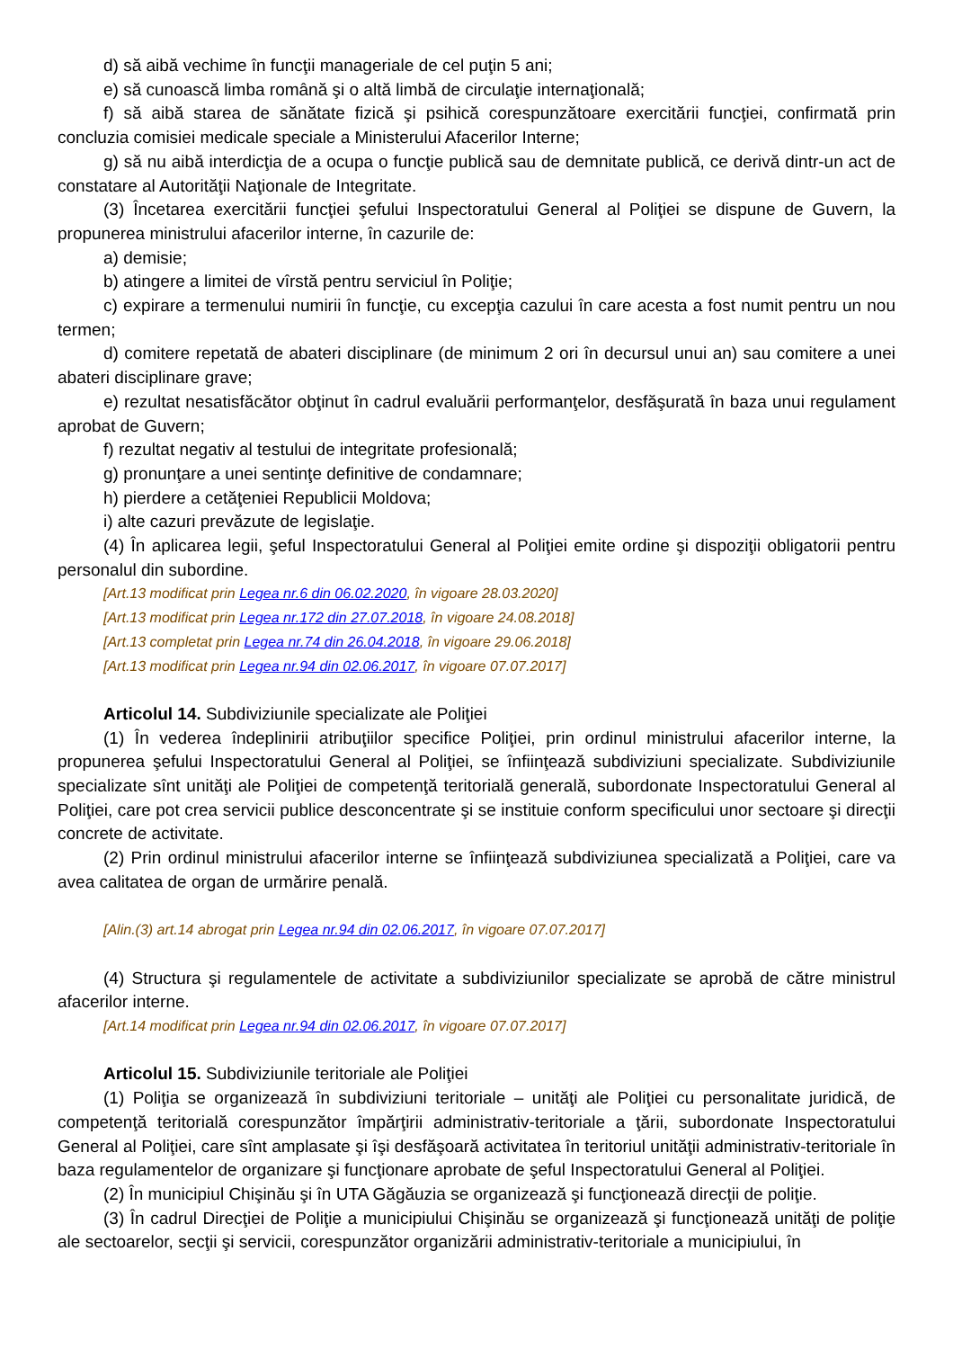d) să aibă vechime în funcţii manageriale de cel puţin 5 ani;
e) să cunoască limba română şi o altă limbă de circulaţie internaţională;
f) să aibă starea de sănătate fizică şi psihică corespunzătoare exercitării funcţiei, confirmată prin concluzia comisiei medicale speciale a Ministerului Afacerilor Interne;
g) să nu aibă interdicţia de a ocupa o funcţie publică sau de demnitate publică, ce derivă dintr-un act de constatare al Autorităţii Naţionale de Integritate.
(3) Încetarea exercitării funcţiei şefului Inspectoratului General al Poliţiei se dispune de Guvern, la propunerea ministrului afacerilor interne, în cazurile de:
a) demisie;
b) atingere a limitei de vîrstă pentru serviciul în Poliţie;
c) expirare a termenului numirii în funcţie, cu excepţia cazului în care acesta a fost numit pentru un nou termen;
d) comitere repetată de abateri disciplinare (de minimum 2 ori în decursul unui an) sau comitere a unei abateri disciplinare grave;
e) rezultat nesatisfăcător obţinut în cadrul evaluării performanţelor, desfăşurată în baza unui regulament aprobat de Guvern;
f) rezultat negativ al testului de integritate profesională;
g) pronunţare a unei sentinţe definitive de condamnare;
h) pierdere a cetăţeniei Republicii Moldova;
i) alte cazuri prevăzute de legislaţie.
(4) În aplicarea legii, şeful Inspectoratului General al Poliţiei emite ordine şi dispoziţii obligatorii pentru personalul din subordine.
[Art.13 modificat prin Legea nr.6 din 06.02.2020, în vigoare 28.03.2020]
[Art.13 modificat prin Legea nr.172 din 27.07.2018, în vigoare 24.08.2018]
[Art.13 completat prin Legea nr.74 din 26.04.2018, în vigoare 29.06.2018]
[Art.13 modificat prin Legea nr.94 din 02.06.2017, în vigoare 07.07.2017]
Articolul 14. Subdiviziunile specializate ale Poliţiei
(1) În vederea îndeplinirii atribuţiilor specifice Poliţiei, prin ordinul ministrului afacerilor interne, la propunerea şefului Inspectoratului General al Poliţiei, se înfiinţează subdiviziuni specializate. Subdiviziunile specializate sînt unităţi ale Poliţiei de competenţă teritorială generală, subordonate Inspectoratului General al Poliţiei, care pot crea servicii publice desconcentrate şi se instituie conform specificului unor sectoare şi direcţii concrete de activitate.
(2) Prin ordinul ministrului afacerilor interne se înfiinţează subdiviziunea specializată a Poliţiei, care va avea calitatea de organ de urmărire penală.
[Alin.(3) art.14 abrogat prin Legea nr.94 din 02.06.2017, în vigoare 07.07.2017]
(4) Structura şi regulamentele de activitate a subdiviziunilor specializate se aprobă de către ministrul afacerilor interne.
[Art.14 modificat prin Legea nr.94 din 02.06.2017, în vigoare 07.07.2017]
Articolul 15. Subdiviziunile teritoriale ale Poliţiei
(1) Poliţia se organizează în subdiviziuni teritoriale – unităţi ale Poliţiei cu personalitate juridică, de competenţă teritorială corespunzător împărţirii administrativ-teritoriale a ţării, subordonate Inspectoratului General al Poliţiei, care sînt amplasate şi îşi desfăşoară activitatea în teritoriul unităţii administrativ-teritoriale în baza regulamentelor de organizare şi funcţionare aprobate de şeful Inspectoratului General al Poliţiei.
(2) În municipiul Chişinău şi în UTA Găgăuzia se organizează şi funcţionează direcţii de poliţie.
(3) În cadrul Direcţiei de Poliţie a municipiului Chişinău se organizează şi funcţionează unităţi de poliţie ale sectoarelor, secţii şi servicii, corespunzător organizării administrativ-teritoriale a municipiului, în